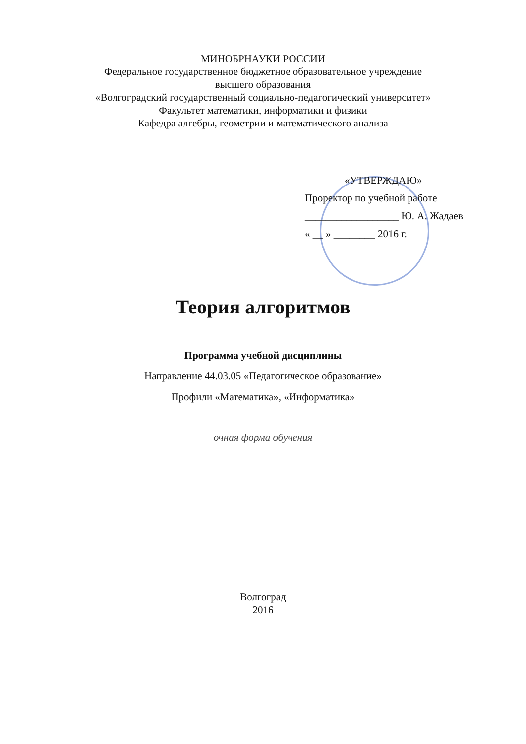МИНОБРНАУКИ РОССИИ
Федеральное государственное бюджетное образовательное учреждение
высшего образования
«Волгоградский государственный социально-педагогический университет»
Факультет математики, информатики и физики
Кафедра алгебры, геометрии и математического анализа
«УТВЕРЖДАЮ»
Проректор по учебной работе
__________________ Ю. А. Жадаев
« __ » ________ 2016 г.
Теория алгоритмов
Программа учебной дисциплины
Направление 44.03.05 «Педагогическое образование»
Профили «Математика», «Информатика»
очная форма обучения
Волгоград
2016